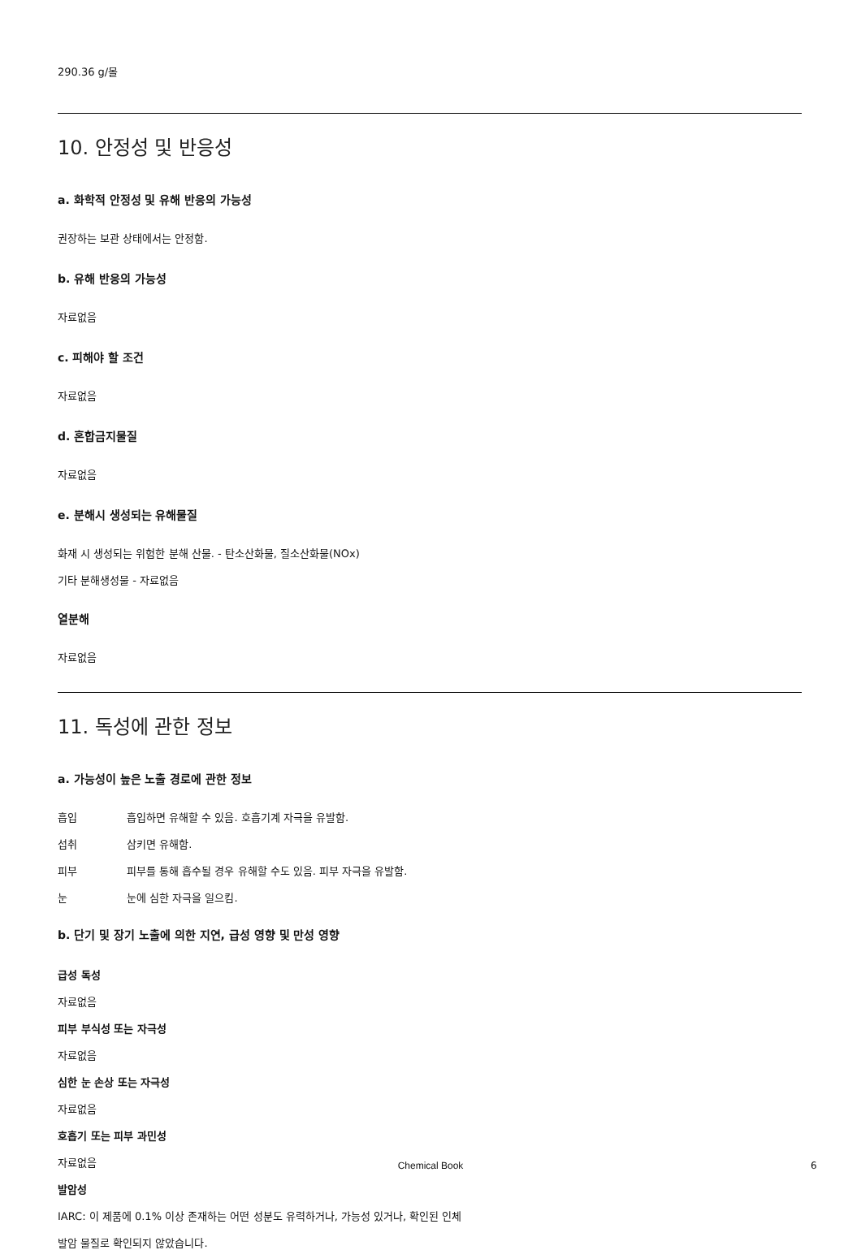290.36 g/몰
10. 안정성 및 반응성
a. 화학적 안정성 및 유해 반응의 가능성
권장하는 보관 상태에서는 안정함.
b. 유해 반응의 가능성
자료없음
c. 피해야 할 조건
자료없음
d. 혼합금지물질
자료없음
e. 분해시 생성되는 유해물질
화재 시 생성되는 위험한 분해 산물. - 탄소산화물, 질소산화물(NOx)
기타 분해생성물 - 자료없음
열분해
자료없음
11. 독성에 관한 정보
a. 가능성이 높은 노출 경로에 관한 정보
흡입 흡입하면 유해할 수 있음. 호흡기계 자극을 유발함.
섭취 삼키면 유해함.
피부 피부를 통해 흡수될 경우 유해할 수도 있음. 피부 자극을 유발함.
눈 눈에 심한 자극을 일으킴.
b. 단기 및 장기 노출에 의한 지연, 급성 영향 및 만성 영향
급성 독성
자료없음
피부 부식성 또는 자극성
자료없음
심한 눈 손상 또는 자극성
자료없음
호흡기 또는 피부 과민성
자료없음
발암성
IARC: 이 제품에 0.1% 이상 존재하는 어떤 성분도 유력하거나, 가능성 있거나, 확인된 인체
발암 물질로 확인되지 않았습니다.
Chemical Book 6